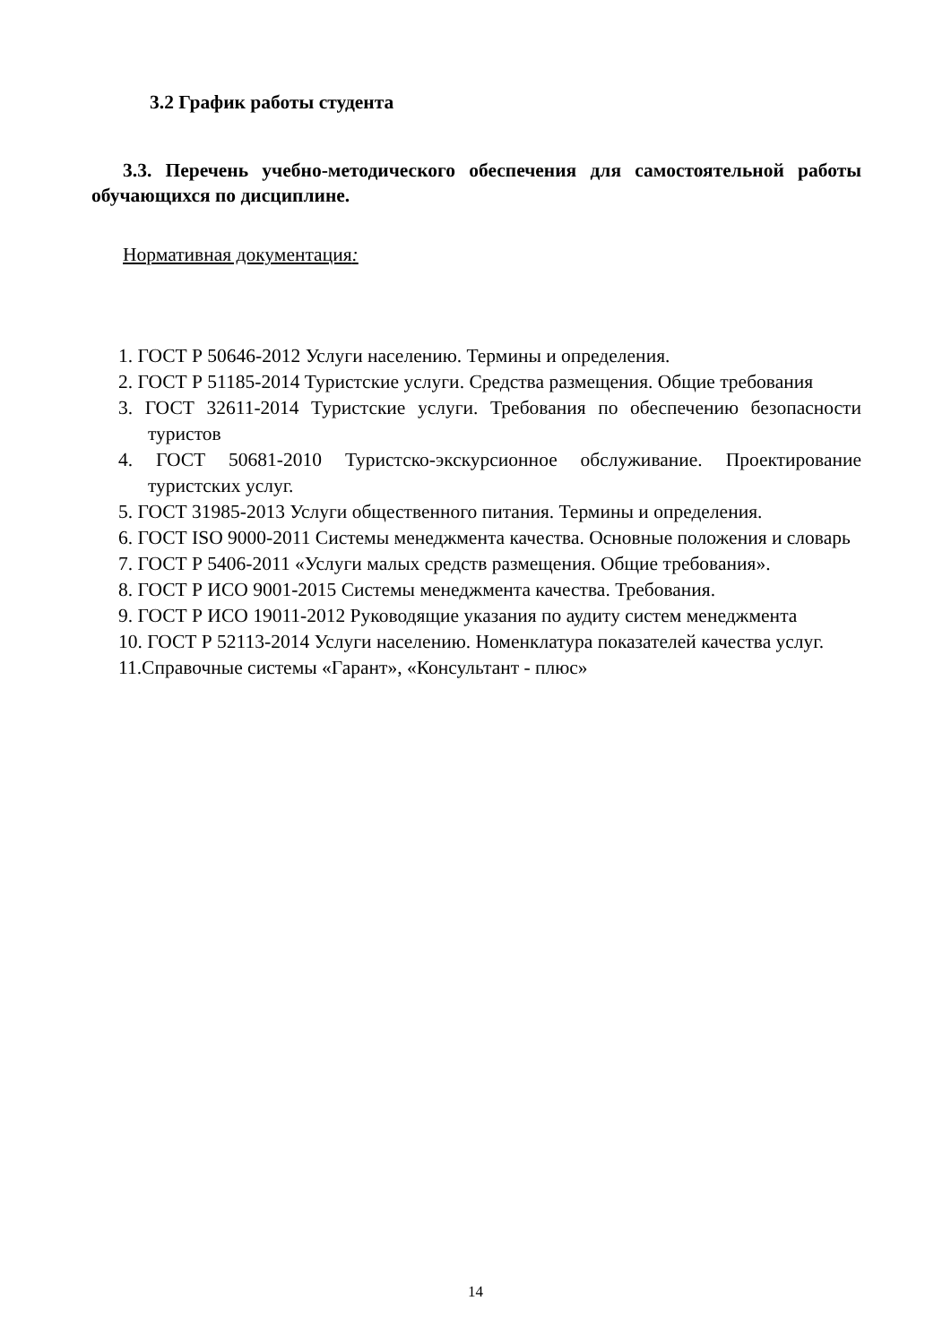3.2 График работы студента
3.3. Перечень учебно-методического обеспечения для самостоятельной работы обучающихся по дисциплине.
Нормативная документация:
1. ГОСТ Р 50646-2012 Услуги населению. Термины и определения.
2. ГОСТ Р 51185-2014 Туристские услуги. Средства размещения. Общие требования
3. ГОСТ 32611-2014 Туристские услуги. Требования по обеспечению безопасности туристов
4. ГОСТ 50681-2010 Туристско-экскурсионное обслуживание. Проектирование туристских услуг.
5. ГОСТ 31985-2013 Услуги общественного питания. Термины и определения.
6. ГОСТ ISO 9000-2011 Системы менеджмента качества. Основные положения и словарь
7. ГОСТ Р 5406-2011 «Услуги малых средств размещения. Общие требования».
8. ГОСТ Р ИСО 9001-2015 Системы менеджмента качества. Требования.
9. ГОСТ Р ИСО 19011-2012 Руководящие указания по аудиту систем менеджмента
10. ГОСТ Р 52113-2014 Услуги населению. Номенклатура показателей качества услуг.
11.Справочные системы «Гарант», «Консультант - плюс»
14